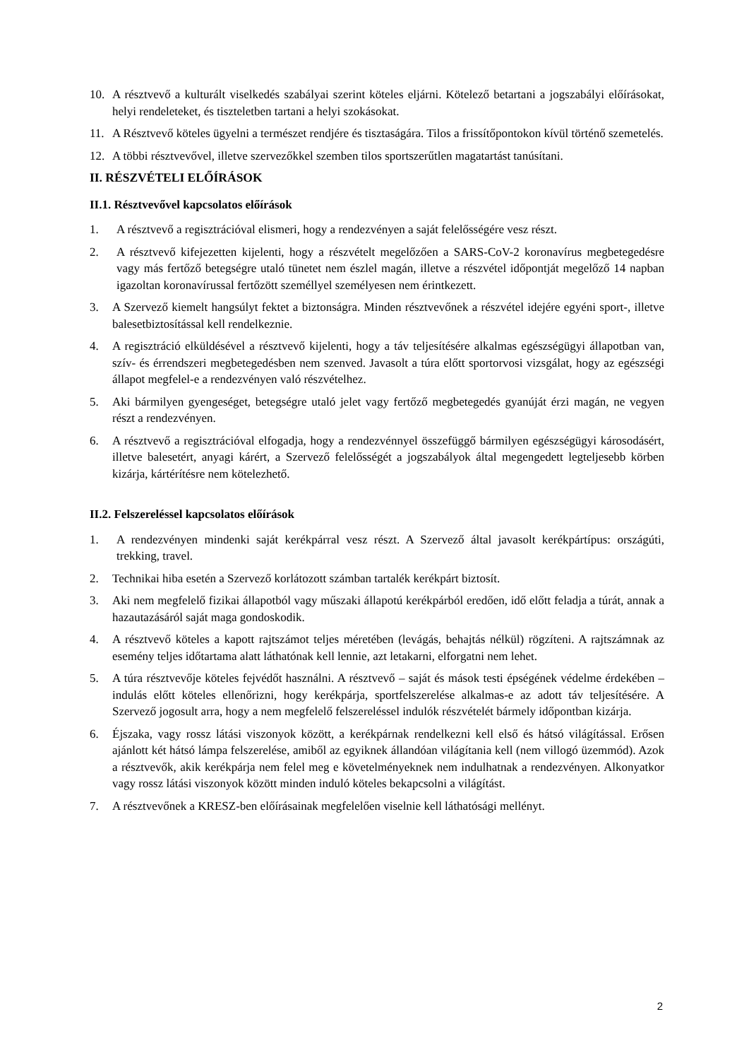10. A résztvevő a kulturált viselkedés szabályai szerint köteles eljárni. Kötelező betartani a jogszabályi előírásokat, helyi rendeleteket, és tiszteletben tartani a helyi szokásokat.
11. A Résztvevő köteles ügyelni a természet rendjére és tisztaságára. Tilos a frissítőpontokon kívül történő szemetelés.
12. A többi résztvevővel, illetve szervezőkkel szemben tilos sportszerűtlen magatartást tanúsítani.
II. RÉSZVÉTELI ELŐÍRÁSOK
II.1. Résztvevővel kapcsolatos előírások
1. A résztvevő a regisztrációval elismeri, hogy a rendezvényen a saját felelősségére vesz részt.
2. A résztvevő kifejezetten kijelenti, hogy a részvételt megelőzően a SARS-CoV-2 koronavírus megbetegedésre vagy más fertőző betegségre utaló tünetet nem észlel magán, illetve a részvétel időpontját megelőző 14 napban igazoltan koronavírussal fertőzött személlyel személyesen nem érintkezett.
3. A Szervező kiemelt hangsúlyt fektet a biztonságra. Minden résztvevőnek a részvétel idejére egyéni sport-, illetve balesetbiztosítással kell rendelkeznie.
4. A regisztráció elküldésével a résztvevő kijelenti, hogy a táv teljesítésére alkalmas egészségügyi állapotban van, szív- és érrendszeri megbetegedésben nem szenved. Javasolt a túra előtt sportorvosi vizsgálat, hogy az egészségi állapot megfelel-e a rendezvényen való részvételhez.
5. Aki bármilyen gyengeséget, betegségre utaló jelet vagy fertőző megbetegedés gyanúját érzi magán, ne vegyen részt a rendezvényen.
6. A résztvevő a regisztrációval elfogadja, hogy a rendezvénnyel összefüggő bármilyen egészségügyi károsodásért, illetve balesetért, anyagi kárért, a Szervező felelősségét a jogszabályok által megengedett legteljesebb körben kizárja, kártérítésre nem kötelezhető.
II.2. Felszereléssel kapcsolatos előírások
1. A rendezvényen mindenki saját kerékpárral vesz részt. A Szervező által javasolt kerékpártípus: országúti, trekking, travel.
2. Technikai hiba esetén a Szervező korlátozott számban tartalék kerékpárt biztosít.
3. Aki nem megfelelő fizikai állapotból vagy műszaki állapotú kerékpárból eredően, idő előtt feladja a túrát, annak a hazautazásáról saját maga gondoskodik.
4. A résztvevő köteles a kapott rajtszámot teljes méretében (levágás, behajtás nélkül) rögzíteni. A rajtszámnak az esemény teljes időtartama alatt láthatónak kell lennie, azt letakarni, elforgatni nem lehet.
5. A túra résztvevője köteles fejvédőt használni. A résztvevő – saját és mások testi épségének védelme érdekében – indulás előtt köteles ellenőrizni, hogy kerékpárja, sportfelszerelése alkalmas-e az adott táv teljesítésére. A Szervező jogosult arra, hogy a nem megfelelő felszereléssel indulók részvételét bármely időpontban kizárja.
6. Éjszaka, vagy rossz látási viszonyok között, a kerékpárnak rendelkezni kell első és hátsó világítással. Erősen ajánlott két hátsó lámpa felszerelése, amiből az egyiknek állandóan világítania kell (nem villogó üzemmód). Azok a résztvevők, akik kerékpárja nem felel meg e követelményeknek nem indulhatnak a rendezvényen. Alkonyatkor vagy rossz látási viszonyok között minden induló köteles bekapcsolni a világítást.
7. A résztvevőnek a KRESZ-ben előírásainak megfelelően viselnie kell láthatósági mellényt.
2